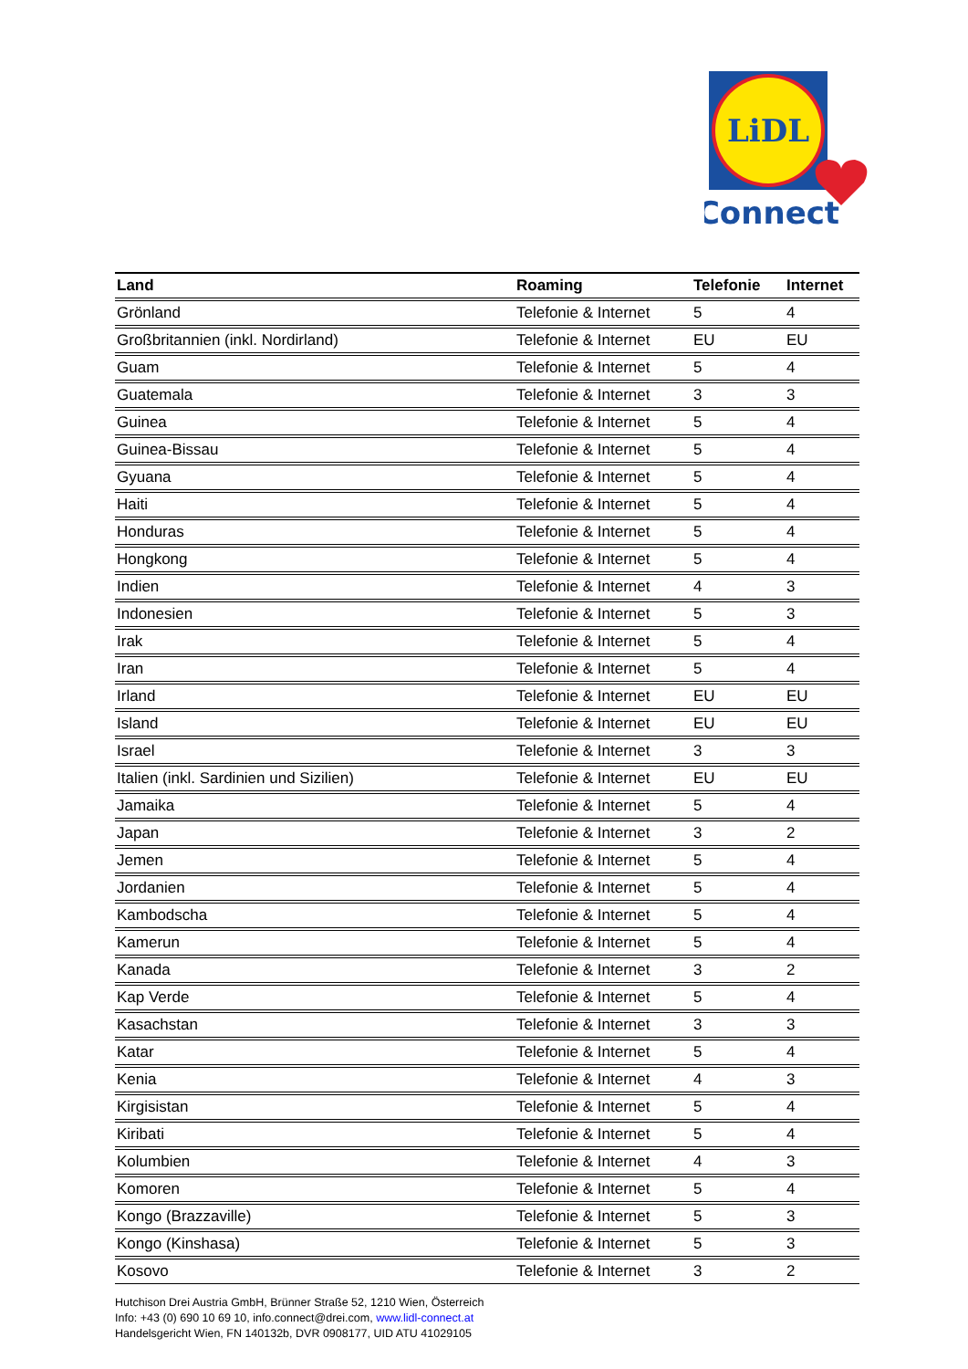LiDL
Connect
| Land | Roaming | Telefonie | Internet |
| --- | --- | --- | --- |
| Grönland | Telefonie & Internet | 5 | 4 |
| Großbritannien (inkl. Nordirland) | Telefonie & Internet | EU | EU |
| Guam | Telefonie & Internet | 5 | 4 |
| Guatemala | Telefonie & Internet | 3 | 3 |
| Guinea | Telefonie & Internet | 5 | 4 |
| Guinea-Bissau | Telefonie & Internet | 5 | 4 |
| Gyuana | Telefonie & Internet | 5 | 4 |
| Haiti | Telefonie & Internet | 5 | 4 |
| Honduras | Telefonie & Internet | 5 | 4 |
| Hongkong | Telefonie & Internet | 5 | 4 |
| Indien | Telefonie & Internet | 4 | 3 |
| Indonesien | Telefonie & Internet | 5 | 3 |
| Irak | Telefonie & Internet | 5 | 4 |
| Iran | Telefonie & Internet | 5 | 4 |
| Irland | Telefonie & Internet | EU | EU |
| Island | Telefonie & Internet | EU | EU |
| Israel | Telefonie & Internet | 3 | 3 |
| Italien (inkl. Sardinien und Sizilien) | Telefonie & Internet | EU | EU |
| Jamaika | Telefonie & Internet | 5 | 4 |
| Japan | Telefonie & Internet | 3 | 2 |
| Jemen | Telefonie & Internet | 5 | 4 |
| Jordanien | Telefonie & Internet | 5 | 4 |
| Kambodscha | Telefonie & Internet | 5 | 4 |
| Kamerun | Telefonie & Internet | 5 | 4 |
| Kanada | Telefonie & Internet | 3 | 2 |
| Kap Verde | Telefonie & Internet | 5 | 4 |
| Kasachstan | Telefonie & Internet | 3 | 3 |
| Katar | Telefonie & Internet | 5 | 4 |
| Kenia | Telefonie & Internet | 4 | 3 |
| Kirgisistan | Telefonie & Internet | 5 | 4 |
| Kiribati | Telefonie & Internet | 5 | 4 |
| Kolumbien | Telefonie & Internet | 4 | 3 |
| Komoren | Telefonie & Internet | 5 | 4 |
| Kongo (Brazzaville) | Telefonie & Internet | 5 | 3 |
| Kongo (Kinshasa) | Telefonie & Internet | 5 | 3 |
| Kosovo | Telefonie & Internet | 3 | 2 |
Hutchison Drei Austria GmbH, Brünner Straße 52, 1210 Wien, Österreich
Info: +43 (0) 690 10 69 10, info.connect@drei.com, www.lidl-connect.at
Handelsgericht Wien, FN 140132b, DVR 0908177, UID ATU 41029105